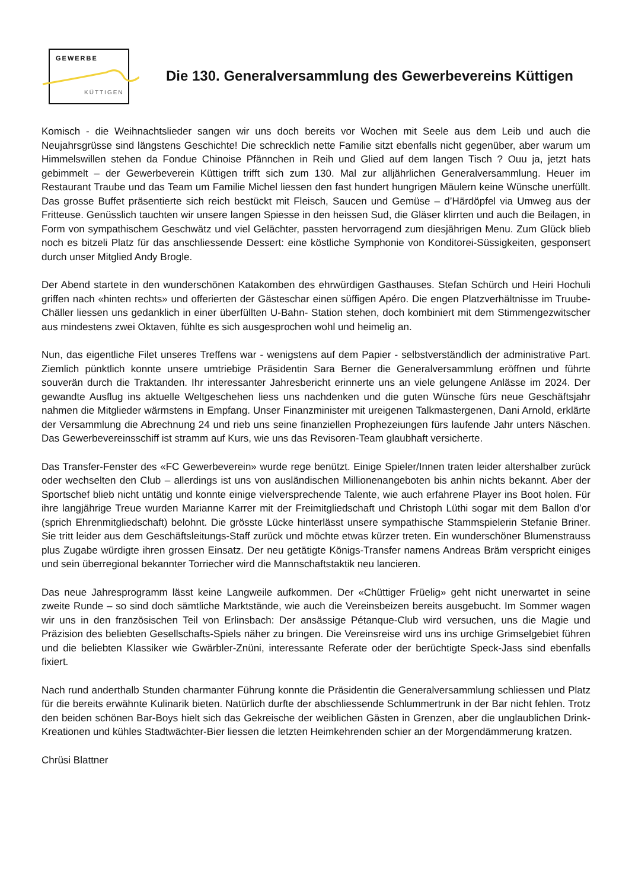GEWERBE
KÜTTIGEN
Die 130. Generalversammlung des Gewerbevereins Küttigen
Komisch - die Weihnachtslieder sangen wir uns doch bereits vor Wochen mit Seele aus dem Leib und auch die Neujahrsgrüsse sind längstens Geschichte! Die schrecklich nette Familie sitzt ebenfalls nicht gegenüber, aber warum um Himmelswillen stehen da Fondue Chinoise Pfännchen in Reih und Glied auf dem langen Tisch ? Ouu ja, jetzt hats gebimmelt – der Gewerbeverein Küttigen trifft sich zum 130. Mal zur alljährlichen Generalversammlung. Heuer im Restaurant Traube und das Team um Familie Michel liessen den fast hundert hungrigen Mäulern keine Wünsche unerfüllt. Das grosse Buffet präsentierte sich reich bestückt mit Fleisch, Saucen und Gemüse – d’Härdöpfel via Umweg aus der Fritteuse. Genüsslich tauchten wir unsere langen Spiesse in den heissen Sud, die Gläser klirrten und auch die Beilagen, in Form von sympathischem Geschwätz und viel Gelächter, passten hervorragend zum diesjährigen Menu. Zum Glück blieb noch es bitzeli Platz für das anschliessende Dessert: eine köstliche Symphonie von Konditorei-Süssigkeiten, gesponsert durch unser Mitglied Andy Brogle.
Der Abend startete in den wunderschönen Katakomben des ehrwürdigen Gasthauses. Stefan Schürch und Heiri Hochuli griffen nach «hinten rechts» und offerierten der Gästeschar einen süffigen Apéro. Die engen Platzverhältnisse im Truube-Chäller liessen uns gedanklich in einer überfüllten U-Bahn- Station stehen, doch kombiniert mit dem Stimmengezwitscher aus mindestens zwei Oktaven, fühlte es sich ausgesprochen wohl und heimelig an.
Nun, das eigentliche Filet unseres Treffens war - wenigstens auf dem Papier - selbstverständlich der administrative Part. Ziemlich pünktlich konnte unsere umtriebige Präsidentin Sara Berner die Generalversammlung eröffnen und führte souverän durch die Traktanden. Ihr interessanter Jahresbericht erinnerte uns an viele gelungene Anlässe im 2024. Der gewandte Ausflug ins aktuelle Weltgeschehen liess uns nachdenken und die guten Wünsche fürs neue Geschäftsjahr nahmen die Mitglieder wärmstens in Empfang. Unser Finanzminister mit ureigenen Talkmastergenen, Dani Arnold, erklärte der Versammlung die Abrechnung 24 und rieb uns seine finanziellen Prophezeiungen fürs laufende Jahr unters Näschen. Das Gewerbevereinsschiff ist stramm auf Kurs, wie uns das Revisoren-Team glaubhaft versicherte.
Das Transfer-Fenster des «FC Gewerbeverein» wurde rege benützt. Einige Spieler/Innen traten leider altershalber zurück oder wechselten den Club – allerdings ist uns von ausländischen Millionenangeboten bis anhin nichts bekannt. Aber der Sportschef blieb nicht untätig und konnte einige vielversprechende Talente, wie auch erfahrene Player ins Boot holen. Für ihre langjährige Treue wurden Marianne Karrer mit der Freimitgliedschaft und Christoph Lüthi sogar mit dem Ballon d’or (sprich Ehrenmitgliedschaft) belohnt. Die grösste Lücke hinterlässt unsere sympathische Stammspielerin Stefanie Briner. Sie tritt leider aus dem Geschäftsleitungs-Staff zurück und möchte etwas kürzer treten. Ein wunderschöner Blumenstrauss plus Zugabe würdigte ihren grossen Einsatz. Der neu getätigte Königs-Transfer namens Andreas Bräm verspricht einiges und sein überregional bekannter Torriecher wird die Mannschaftstaktik neu lancieren.
Das neue Jahresprogramm lässt keine Langweile aufkommen. Der «Chüttiger Früelig» geht nicht unerwartet in seine zweite Runde – so sind doch sämtliche Marktstände, wie auch die Vereinsbeizen bereits ausgebucht. Im Sommer wagen wir uns in den französischen Teil von Erlinsbach: Der ansässige Pétanque-Club wird versuchen, uns die Magie und Präzision des beliebten Gesellschafts-Spiels näher zu bringen. Die Vereinsreise wird uns ins urchige Grimselgebiet führen und die beliebten Klassiker wie Gwärbler-Znüni, interessante Referate oder der berüchtigte Speck-Jass sind ebenfalls fixiert.
Nach rund anderthalb Stunden charmanter Führung konnte die Präsidentin die Generalversammlung schliessen und Platz für die bereits erwähnte Kulinarik bieten. Natürlich durfte der abschliessende Schlummertrunk in der Bar nicht fehlen. Trotz den beiden schönen Bar-Boys hielt sich das Gekreische der weiblichen Gästen in Grenzen, aber die unglaublichen Drink-Kreationen und kühles Stadtwächter-Bier liessen die letzten Heimkehrenden schier an der Morgendämmerung kratzen.
Chrüsi Blattner